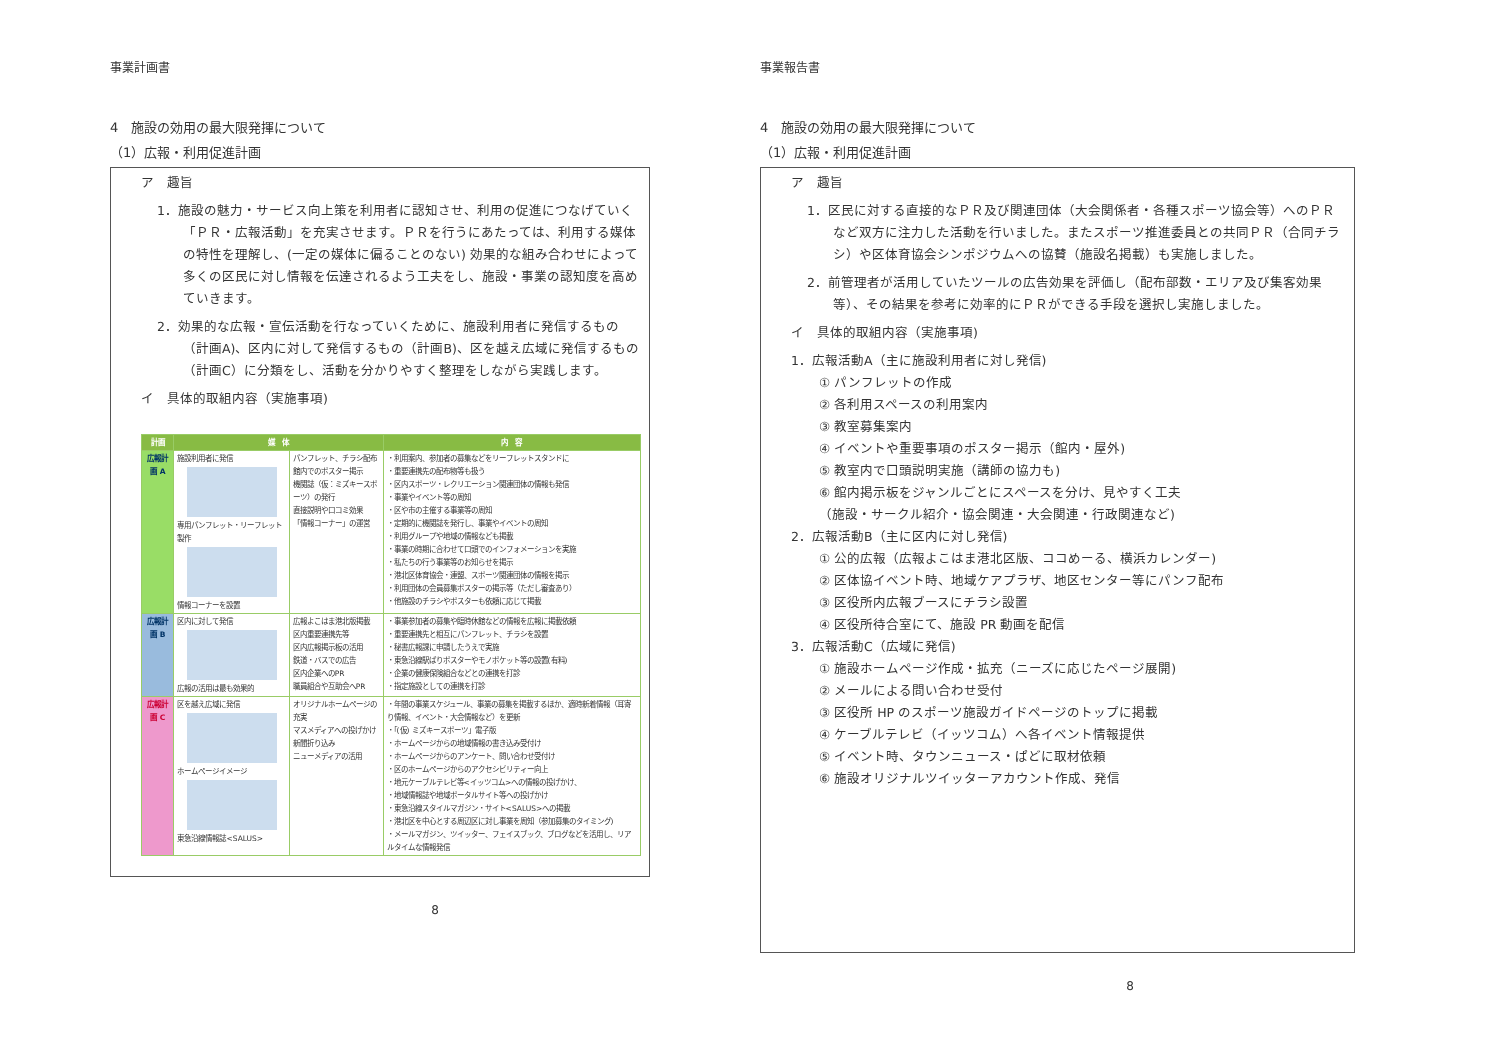事業計画書
4　施設の効用の最大限発揮について
（1）広報・利用促進計画
ア　趣旨
1．施設の魅力・サービス向上策を利用者に認知させ、利用の促進につなげていく「ＰＲ・広報活動」を充実させます。ＰＲを行うにあたっては、利用する媒体の特性を理解し、(一定の媒体に偏ることのない) 効果的な組み合わせによって多くの区民に対し情報を伝達されるよう工夫をし、施設・事業の認知度を高めていきます。
2．効果的な広報・宣伝活動を行なっていくために、施設利用者に発信するもの（計画A)、区内に対して発信するもの（計画B)、区を越え広域に発信するもの（計画C）に分類をし、活動を分かりやすく整理をしながら実践します。
イ　具体的取組内容（実施事項)
| 計画 | 媒 体 | | 内 容 |
| --- | --- | --- | --- |
| 広報計画 A | 施設利用者に発信 専用パンフレット・リーフレット製作 情報コーナーを設置 | パンフレット、チラシ配布 館内でのポスター掲示 機関誌（仮：ミズキースポーツ）の発行 直接説明や口コミ効果 「情報コーナー」の運営 | ・利用案内、参加者の募集などをリーフレットスタンドに ・重要連携先の配布物等も扱う ・区内スポーツ・レクリエーション関連団体の情報も発信 ・事業やイベント等の周知 ・区や市の主催する事業等の周知 ・定期的に機関誌を発行し、事業やイベントの周知 ・利用グループや地域の情報なども掲載 ・事業の時期に合わせて口頭でのインフォメーションを実施 ・私たちの行う事業等のお知らせを掲示 ・港北区体育協会・連盟、スポーツ関連団体の情報を掲示 ・利用団体の会員募集ポスターの掲示等（ただし審査あり） ・他施設のチラシやポスターも依頼に応じて掲載 |
| 広報計画 B | 区内に対して発信 広報の活用は最も効果的 | 広報よこはま港北版掲載 区内重要連携先等 区内広報掲示板の活用 鉄道・バスでの広告 区内企業へのPR 職員組合や互助会へPR | ・事業参加者の募集や臨時休館などの情報を広報に掲載依頼 ・重要連携先と相互にパンフレット、チラシを設置 ・秘書広報課に申請したうえで実施 ・東急沿線駅ばりポスターやモノポケット等の設置(有料) ・企業の健康保険組合などとの連携を打診 ・指定施設としての連携を打診 |
| 広報計画 C | 区を越え広域に発信 ホームページイメージ 東急沿線情報誌<SALUS> | オリジナルホームページの充実 マスメディアへの投げかけ 新聞折り込み ニューメディアの活用 | ・年間の事業スケジュール、事業の募集を掲載するほか、適時新着情報（耳寄り情報、イベント・大会情報など）を更新 ・「(仮) ミズキースポーツ」電子版 ・ホームページからの地域情報の書き込み受付け ・ホームページからのアンケート、問い合わせ受付け ・区のホームページからのアクセシビリティー向上 ・地元ケーブルテレビ等<イッツコム>への情報の投げかけ、 ・地域情報誌や地域ポータルサイト等への投げかけ ・東急沿線スタイルマガジン・サイト<SALUS>への掲載 ・港北区を中心とする周辺区に対し事業を周知（参加募集のタイミング) ・メールマガジン、ツイッター、フェイスブック、ブログなどを活用し、リアルタイムな情報発信 |
8
事業報告書
4　施設の効用の最大限発揮について
（1）広報・利用促進計画
ア　趣旨
1．区民に対する直接的なＰＲ及び関連団体（大会関係者・各種スポーツ協会等）へのＰＲなど双方に注力した活動を行いました。またスポーツ推進委員との共同ＰＲ（合同チラシ）や区体育協会シンポジウムへの協賛（施設名掲載）も実施しました。
2．前管理者が活用していたツールの広告効果を評価し（配布部数・エリア及び集客効果等）、その結果を参考に効率的にＰＲができる手段を選択し実施しました。
イ　具体的取組内容（実施事項)
1．広報活動A（主に施設利用者に対し発信)
① パンフレットの作成
② 各利用スペースの利用案内
③ 教室募集案内
④ イベントや重要事項のポスター掲示（館内・屋外)
⑤ 教室内で口頭説明実施（講師の協力も)
⑥ 館内掲示板をジャンルごとにスペースを分け、見やすく工夫
（施設・サークル紹介・協会関連・大会関連・行政関連など)
2．広報活動B（主に区内に対し発信)
① 公的広報（広報よこはま港北区版、ココめーる、横浜カレンダー)
② 区体協イベント時、地域ケアプラザ、地区センター等にパンフ配布
③ 区役所内広報ブースにチラシ設置
④ 区役所待合室にて、施設 PR 動画を配信
3．広報活動C（広域に発信)
① 施設ホームページ作成・拡充（ニーズに応じたページ展開)
② メールによる問い合わせ受付
③ 区役所 HP のスポーツ施設ガイドページのトップに掲載
④ ケーブルテレビ（イッツコム）へ各イベント情報提供
⑤ イベント時、タウンニュース・ぱどに取材依頼
⑥ 施設オリジナルツイッターアカウント作成、発信
8